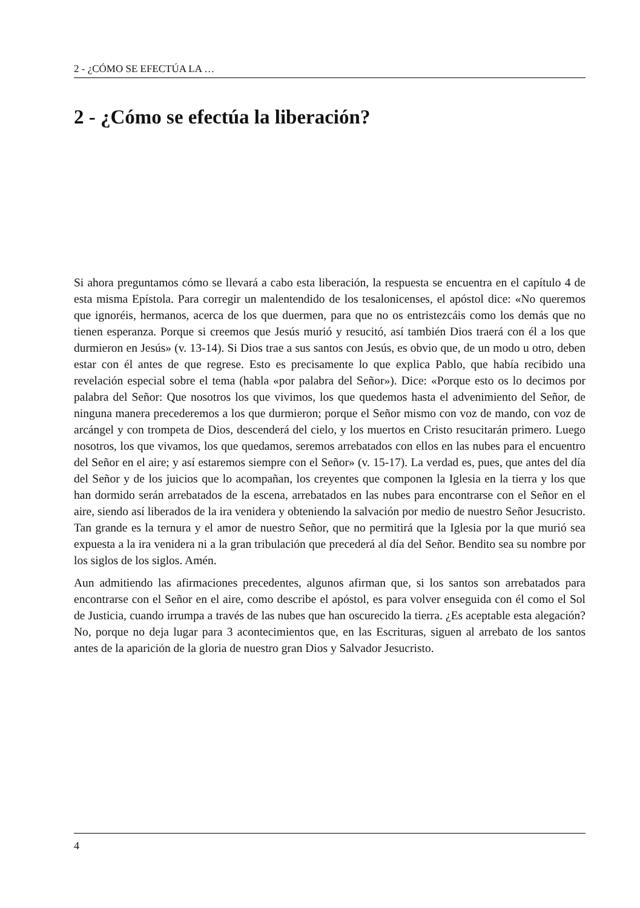2 - ¿CÓMO SE EFECTÚA LA …
2 - ¿Cómo se efectúa la liberación?
Si ahora preguntamos cómo se llevará a cabo esta liberación, la respuesta se encuentra en el capítulo 4 de esta misma Epístola. Para corregir un malentendido de los tesalonicenses, el apóstol dice: «No queremos que ignoréis, hermanos, acerca de los que duermen, para que no os entristezcáis como los demás que no tienen esperanza. Porque si creemos que Jesús murió y resucitó, así también Dios traerá con él a los que durmieron en Jesús» (v. 13-14). Si Dios trae a sus santos con Jesús, es obvio que, de un modo u otro, deben estar con él antes de que regrese. Esto es precisamente lo que explica Pablo, que había recibido una revelación especial sobre el tema (habla «por palabra del Señor»). Dice: «Porque esto os lo decimos por palabra del Señor: Que nosotros los que vivimos, los que quedemos hasta el advenimiento del Señor, de ninguna manera precederemos a los que durmieron; porque el Señor mismo con voz de mando, con voz de arcángel y con trompeta de Dios, descenderá del cielo, y los muertos en Cristo resucitarán primero. Luego nosotros, los que vivamos, los que quedamos, seremos arrebatados con ellos en las nubes para el encuentro del Señor en el aire; y así estaremos siempre con el Señor» (v. 15-17). La verdad es, pues, que antes del día del Señor y de los juicios que lo acompañan, los creyentes que componen la Iglesia en la tierra y los que han dormido serán arrebatados de la escena, arrebatados en las nubes para encontrarse con el Señor en el aire, siendo así liberados de la ira venidera y obteniendo la salvación por medio de nuestro Señor Jesucristo. Tan grande es la ternura y el amor de nuestro Señor, que no permitirá que la Iglesia por la que murió sea expuesta a la ira venidera ni a la gran tribulación que precederá al día del Señor. Bendito sea su nombre por los siglos de los siglos. Amén.
Aun admitiendo las afirmaciones precedentes, algunos afirman que, si los santos son arrebatados para encontrarse con el Señor en el aire, como describe el apóstol, es para volver enseguida con él como el Sol de Justicia, cuando irrumpa a través de las nubes que han oscurecido la tierra. ¿Es aceptable esta alegación? No, porque no deja lugar para 3 acontecimientos que, en las Escrituras, siguen al arrebato de los santos antes de la aparición de la gloria de nuestro gran Dios y Salvador Jesucristo.
4